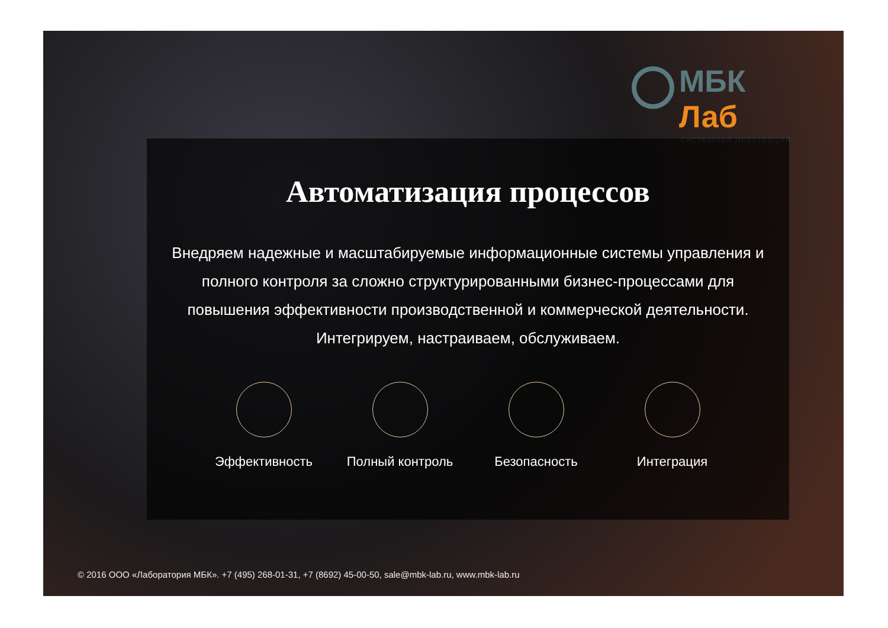МБК Лаб
системная интеграция
Автоматизация процессов
Внедряем надежные и масштабируемые информационные системы управления и полного контроля за сложно структурированными бизнес-процессами для повышения эффективности производственной и коммерческой деятельности. Интегрируем, настраиваем, обслуживаем.
Эффективность Полный контроль
Безопасность Интеграция
© 2016 ООО «Лаборатория МБК». +7 (495) 268-01-31, +7 (8692) 45-00-50, sale@mbk-lab.ru, www.mbk-lab.ru